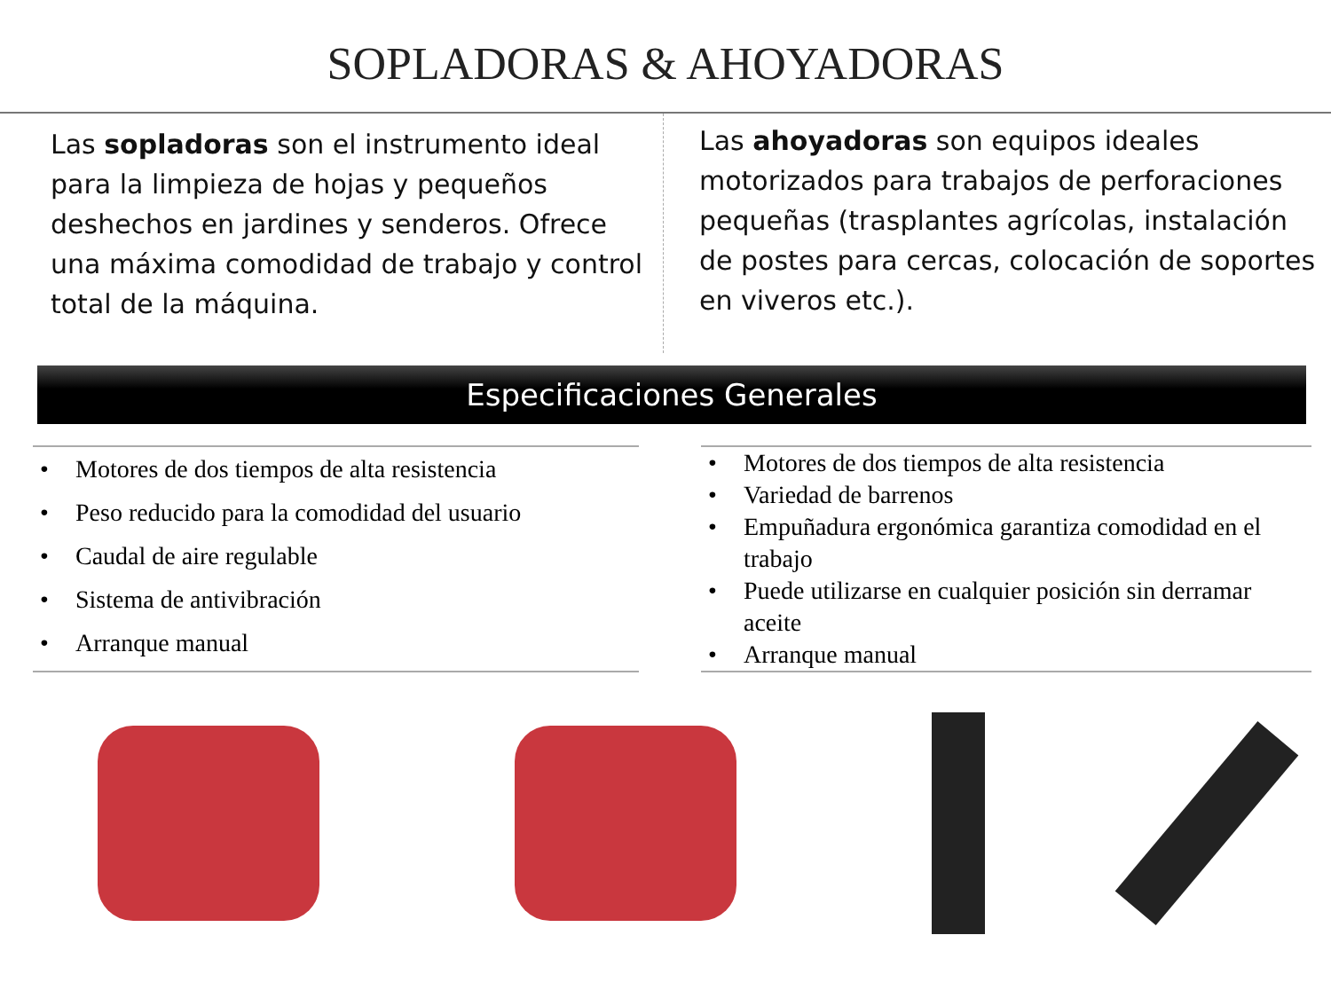SOPLADORAS & AHOYADORAS
Las sopladoras son el instrumento ideal para la limpieza de hojas y pequeños deshechos en jardines y senderos. Ofrece una máxima comodidad de trabajo y control total de la máquina.
Las ahoyadoras son equipos ideales motorizados para trabajos de perforaciones pequeñas (trasplantes agrícolas, instalación de postes para cercas, colocación de soportes en viveros etc.).
Especificaciones Generales
• Motores de dos tiempos de alta resistencia
• Peso reducido para la comodidad del usuario
• Caudal de aire regulable
• Sistema de antivibración
• Arranque manual
• Motores de dos tiempos de alta resistencia
• Variedad de barrenos
• Empuñadura ergonómica garantiza comodidad en el trabajo
• Puede utilizarse en cualquier posición sin derramar aceite
• Arranque manual